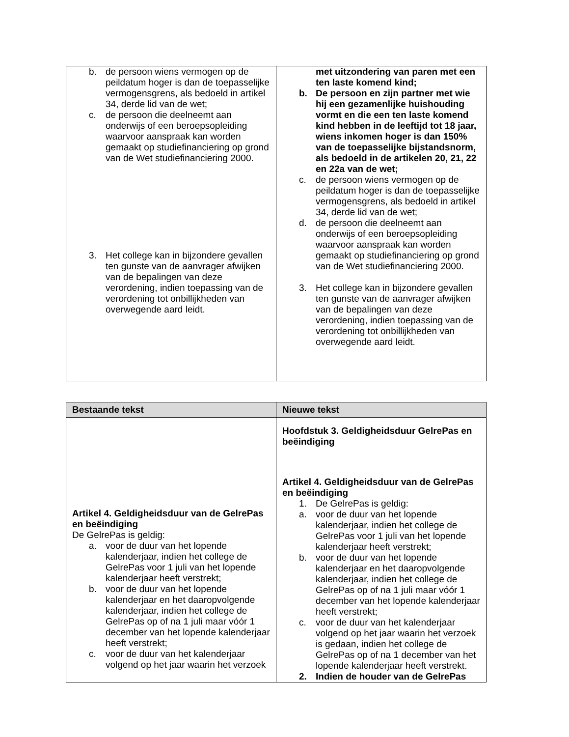| b. de persoon wiens vermogen op de peildatum hoger is dan de toepasselijke vermogensgrens, als bedoeld in artikel 34, derde lid van de wet; c. de persoon die deelneemt aan onderwijs of een beroepsopleiding waarvoor aanspraak kan worden gemaakt op studiefinanciering op grond van de Wet studiefinanciering 2000. 3. Het college kan in bijzondere gevallen ten gunste van de aanvrager afwijken van de bepalingen van deze verordening, indien toepassing van de verordening tot onbillijkheden van overwegende aard leidt. | met uitzondering van paren met een ten laste komend kind; b. De persoon en zijn partner met wie hij een gezamenlijke huishouding vormt en die een ten laste komend kind hebben in de leeftijd tot 18 jaar, wiens inkomen hoger is dan 150% van de toepasselijke bijstandsnorm, als bedoeld in de artikelen 20, 21, 22 en 22a van de wet; c. de persoon wiens vermogen op de peildatum hoger is dan de toepasselijke vermogensgrens, als bedoeld in artikel 34, derde lid van de wet; d. de persoon die deelneemt aan onderwijs of een beroepsopleiding waarvoor aanspraak kan worden gemaakt op studiefinanciering op grond van de Wet studiefinanciering 2000. 3. Het college kan in bijzondere gevallen ten gunste van de aanvrager afwijken van de bepalingen van deze verordening, indien toepassing van de verordening tot onbillijkheden van overwegende aard leidt. |
| Bestaande tekst | Nieuwe tekst |
| --- | --- |
| Artikel 4. Geldigheidsduur van de GelrePas en beëindiging De GelrePas is geldig: a. voor de duur van het lopende kalenderjaar, indien het college de GelrePas voor 1 juli van het lopende kalenderjaar heeft verstrekt; b. voor de duur van het lopende kalenderjaar en het daaropvolgende kalenderjaar, indien het college de GelrePas op of na 1 juli maar vóór 1 december van het lopende kalenderjaar heeft verstrekt; c. voor de duur van het kalenderjaar volgend op het jaar waarin het verzoek | Hoofdstuk 3. Geldigheidsduur GelrePas en beëindiging Artikel 4. Geldigheidsduur van de GelrePas en beëindiging 1. De GelrePas is geldig: a. voor de duur van het lopende kalenderjaar, indien het college de GelrePas voor 1 juli van het lopende kalenderjaar heeft verstrekt; b. voor de duur van het lopende kalenderjaar en het daaropvolgende kalenderjaar, indien het college de GelrePas op of na 1 juli maar vóór 1 december van het lopende kalenderjaar heeft verstrekt; c. voor de duur van het kalenderjaar volgend op het jaar waarin het verzoek is gedaan, indien het college de GelrePas op of na 1 december van het lopende kalenderjaar heeft verstrekt. 2. Indien de houder van de GelrePas |